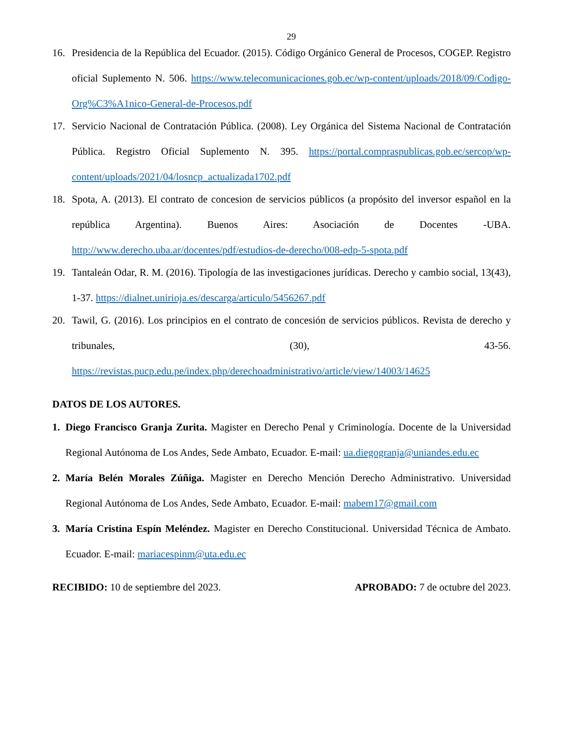29
16. Presidencia de la República del Ecuador. (2015). Código Orgánico General de Procesos, COGEP. Registro oficial Suplemento N. 506. https://www.telecomunicaciones.gob.ec/wp-content/uploads/2018/09/Codigo-Org%C3%A1nico-General-de-Procesos.pdf
17. Servicio Nacional de Contratación Pública. (2008). Ley Orgánica del Sistema Nacional de Contratación Pública. Registro Oficial Suplemento N. 395. https://portal.compraspublicas.gob.ec/sercop/wp-content/uploads/2021/04/losncp_actualizada1702.pdf
18. Spota, A. (2013). El contrato de concesion de servicios públicos (a propósito del inversor español en la república Argentina). Buenos Aires: Asociación de Docentes -UBA. http://www.derecho.uba.ar/docentes/pdf/estudios-de-derecho/008-edp-5-spota.pdf
19. Tantaleán Odar, R. M. (2016). Tipología de las investigaciones jurídicas. Derecho y cambio social, 13(43), 1-37. https://dialnet.unirioja.es/descarga/articulo/5456267.pdf
20. Tawil, G. (2016). Los principios en el contrato de concesión de servicios públicos. Revista de derecho y tribunales, (30), 43-56. https://revistas.pucp.edu.pe/index.php/derechoadministrativo/article/view/14003/14625
DATOS DE LOS AUTORES.
1. Diego Francisco Granja Zurita. Magister en Derecho Penal y Criminología. Docente de la Universidad Regional Autónoma de Los Andes, Sede Ambato, Ecuador. E-mail: ua.diegogranja@uniandes.edu.ec
2. María Belén Morales Zúñiga. Magister en Derecho Mención Derecho Administrativo. Universidad Regional Autónoma de Los Andes, Sede Ambato, Ecuador. E-mail: mabem17@gmail.com
3. María Cristina Espín Meléndez. Magister en Derecho Constitucional. Universidad Técnica de Ambato. Ecuador. E-mail: mariacespinm@uta.edu.ec
RECIBIDO: 10 de septiembre del 2023. APROBADO: 7 de octubre del 2023.